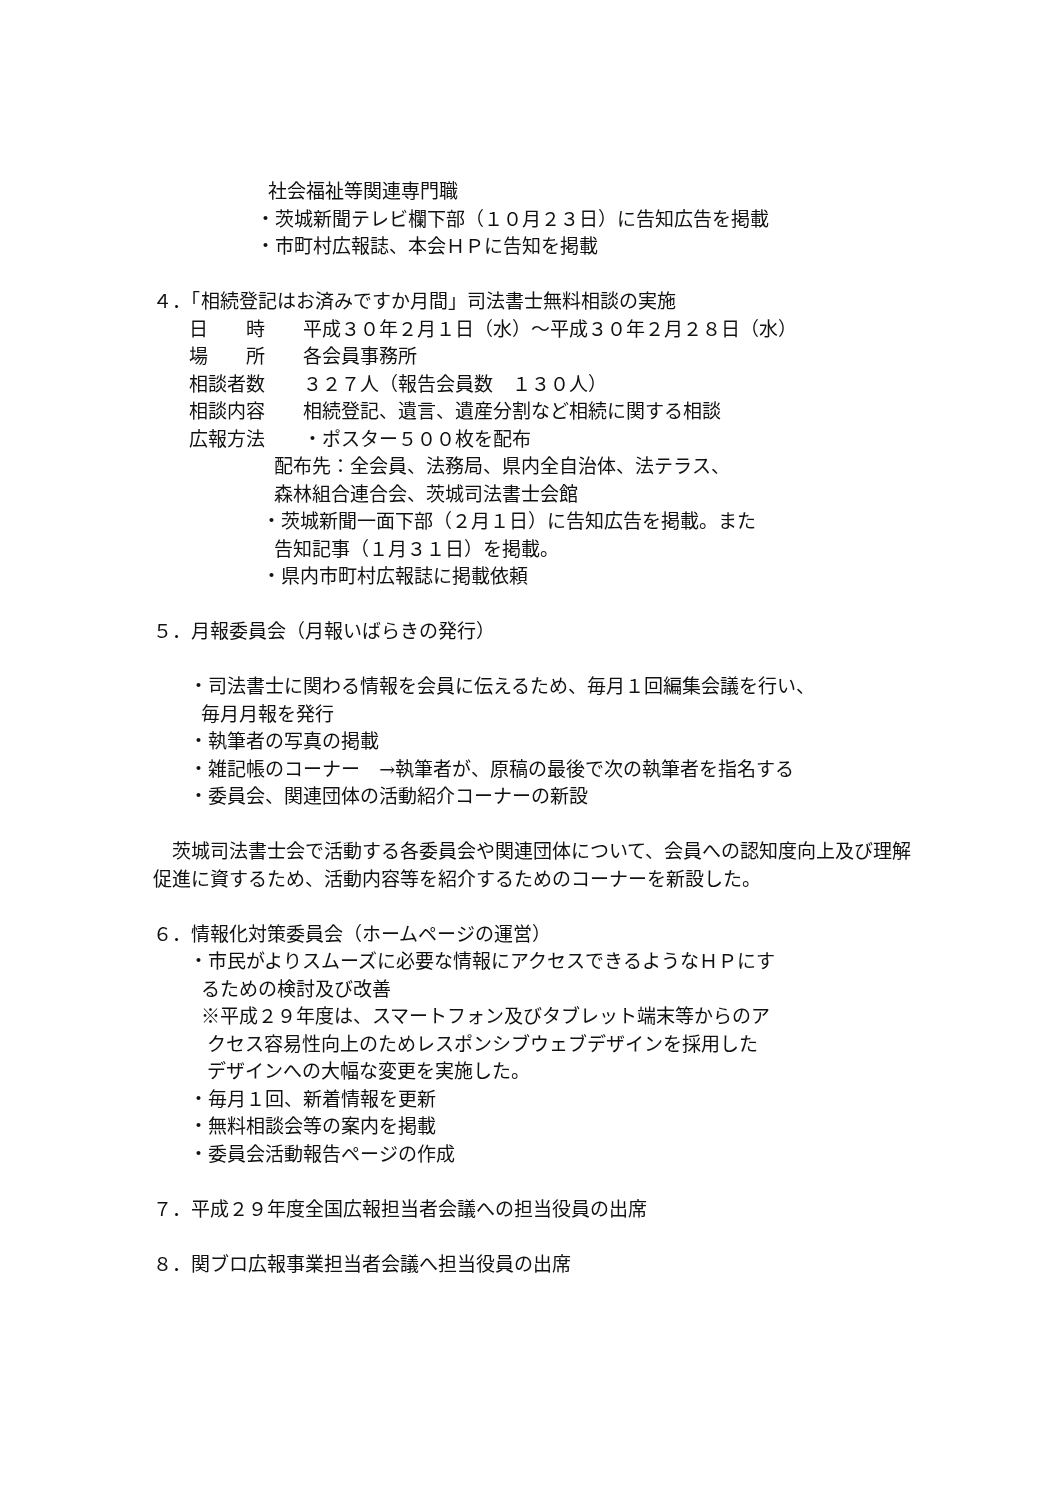社会福祉等関連専門職
・茨城新聞テレビ欄下部（１０月２３日）に告知広告を掲載
・市町村広報誌、本会ＨＰに告知を掲載
４．「相続登記はお済みですか月間」司法書士無料相談の実施
日　　時　　平成３０年２月１日（水）～平成３０年２月２８日（水）
場　　所　　各会員事務所
相談者数　　３２７人（報告会員数　１３０人）
相談内容　　相続登記、遺言、遺産分割など相続に関する相談
広報方法　　・ポスター５００枚を配布
配布先：全会員、法務局、県内全自治体、法テラス、
森林組合連合会、茨城司法書士会館
・茨城新聞一面下部（２月１日）に告知広告を掲載。また
告知記事（１月３１日）を掲載。
・県内市町村広報誌に掲載依頼
５．月報委員会（月報いばらきの発行）
・司法書士に関わる情報を会員に伝えるため、毎月１回編集会議を行い、
毎月月報を発行
・執筆者の写真の掲載
・雑記帳のコーナー　→執筆者が、原稿の最後で次の執筆者を指名する
・委員会、関連団体の活動紹介コーナーの新設
　茨城司法書士会で活動する各委員会や関連団体について、会員への認知度向上及び理解促進に資するため、活動内容等を紹介するためのコーナーを新設した。
６．情報化対策委員会（ホームページの運営）
・市民がよりスムーズに必要な情報にアクセスできるようなＨＰにす
るための検討及び改善
※平成２９年度は、スマートフォン及びタブレット端末等からのア
クセス容易性向上のためレスポンシブウェブデザインを採用した
デザインへの大幅な変更を実施した。
・毎月１回、新着情報を更新
・無料相談会等の案内を掲載
・委員会活動報告ページの作成
７．平成２９年度全国広報担当者会議への担当役員の出席
８．関ブロ広報事業担当者会議へ担当役員の出席